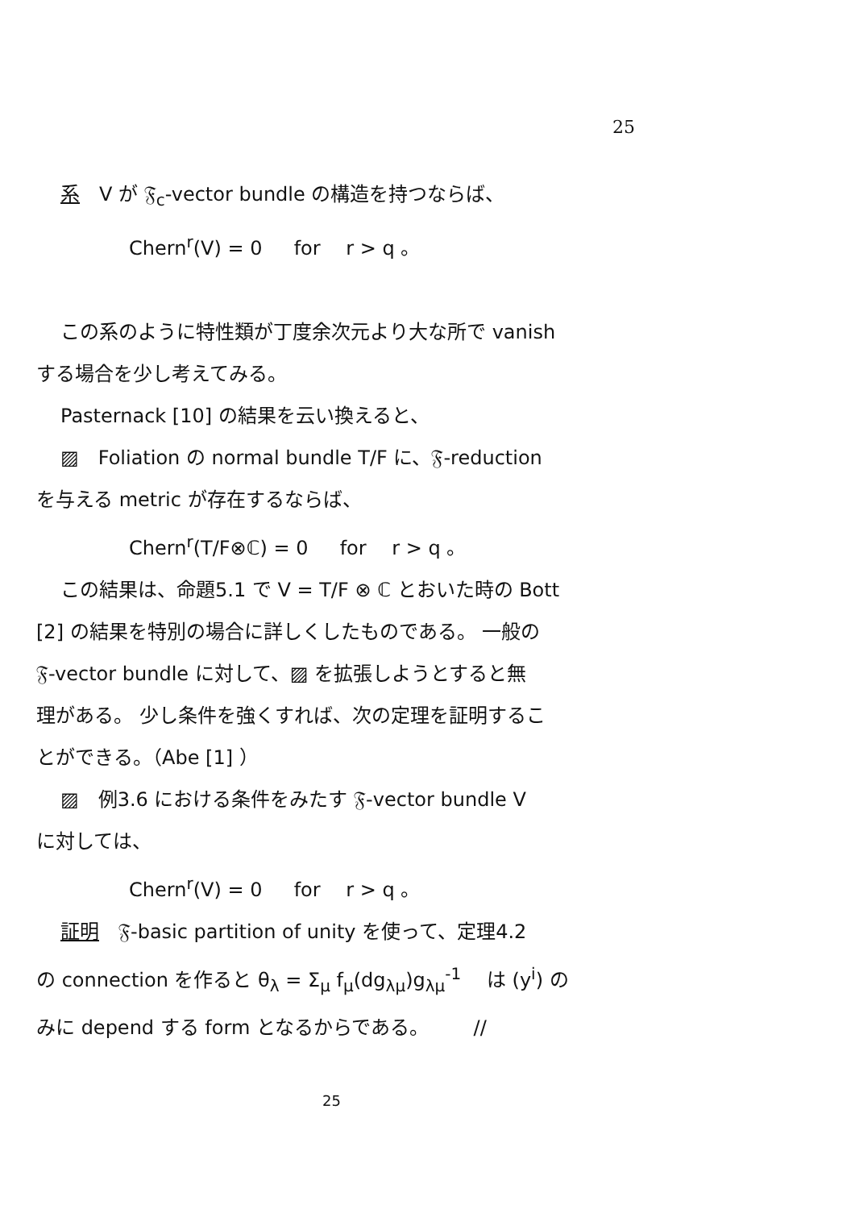25
系　V が 𝔉<sub>c</sub>-vector bundle の構造を持つならば、
Chern<sup>r</sup>(V) = 0 　 for 　r > q 。
この系のように特性類が丁度余次元より大な所で vanish
する場合を少し考えてみる。
Pasternack [10] の結果を云い換えると、
▨　Foliation の normal bundle T/F に、𝔉-reduction
を与える metric が存在するならば、
Chern<sup>r</sup>(T/F⊗ℂ) = 0 　 for 　r > q 。
この結果は、命題5.1 で V = T/F ⊗ ℂ とおいた時の Bott
[2] の結果を特別の場合に詳しくしたものである。 一般の
𝔉-vector bundle に対して、▨ を拡張しようとすると無
理がある。 少し条件を強くすれば、次の定理を証明するこ
とができる。（Abe [1] ）
▨　例3.6 における条件をみたす 𝔉-vector bundle V
に対しては、
Chern<sup>r</sup>(V) = 0 　 for 　r > q 。
証明　𝔉-basic partition of unity を使って、定理4.2
の connection を作ると θ<sub>λ</sub> = Σ<sub>μ</sub> f<sub>μ</sub>(dg<sub>λμ</sub>)g<sub>λμ</sub><sup>-1</sup> 　は (y<sup>i</sup>) の
みに depend する form となるからである。 　　//
25